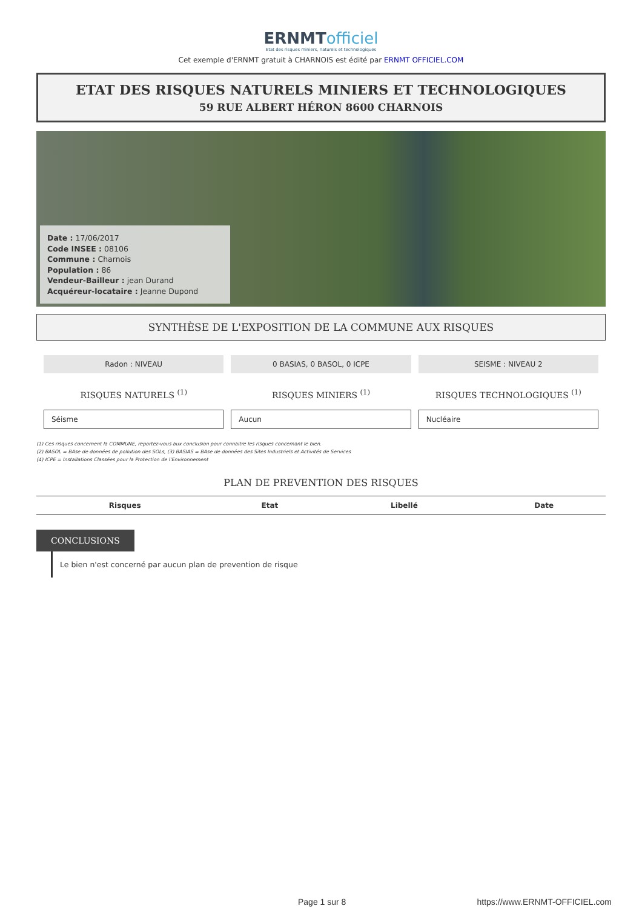ERNMTofficiel
Etat des risques miniers, naturels et technologiques
Cet exemple d'ERNMT gratuit à CHARNOIS est édité par ERNMT OFFICIEL.COM
ETAT DES RISQUES NATURELS MINIERS ET TECHNOLOGIQUES
59 RUE ALBERT HÉRON 8600 CHARNOIS
Date : 17/06/2017
Code INSEE : 08106
Commune : Charnois
Population : 86
Vendeur-Bailleur : jean Durand
Acquéreur-locataire : Jeanne Dupond
SYNTHÈSE DE L'EXPOSITION DE LA COMMUNE AUX RISQUES
Radon : NIVEAU 0 BASIAS, 0 BASOL, 0 ICPE SEISME : NIVEAU 2
RISQUES NATURELS <sup>(1)</sup> RISQUES MINIERS <sup>(1)</sup> RISQUES TECHNOLOGIQUES <sup>(1)</sup>
Séisme Aucun Nucléaire
(1) Ces risques concernent la COMMUNE, reportez-vous aux conclusion pour connaitre les risques concernant le bien.
(2) BASOL = BAse de données de pollution des SOLs, (3) BASIAS = BAse de données des Sites Industriels et Activités de Services
(4) ICPE = Installations Classées pour la Protection de l'Environnement
PLAN DE PREVENTION DES RISQUES
| Risques | Etat | Libellé | Date |
| --- | --- | --- | --- |
CONCLUSIONS
Le bien n'est concerné par aucun plan de prevention de risque
Page 1 sur 8 https://www.ERNMT-OFFICIEL.com